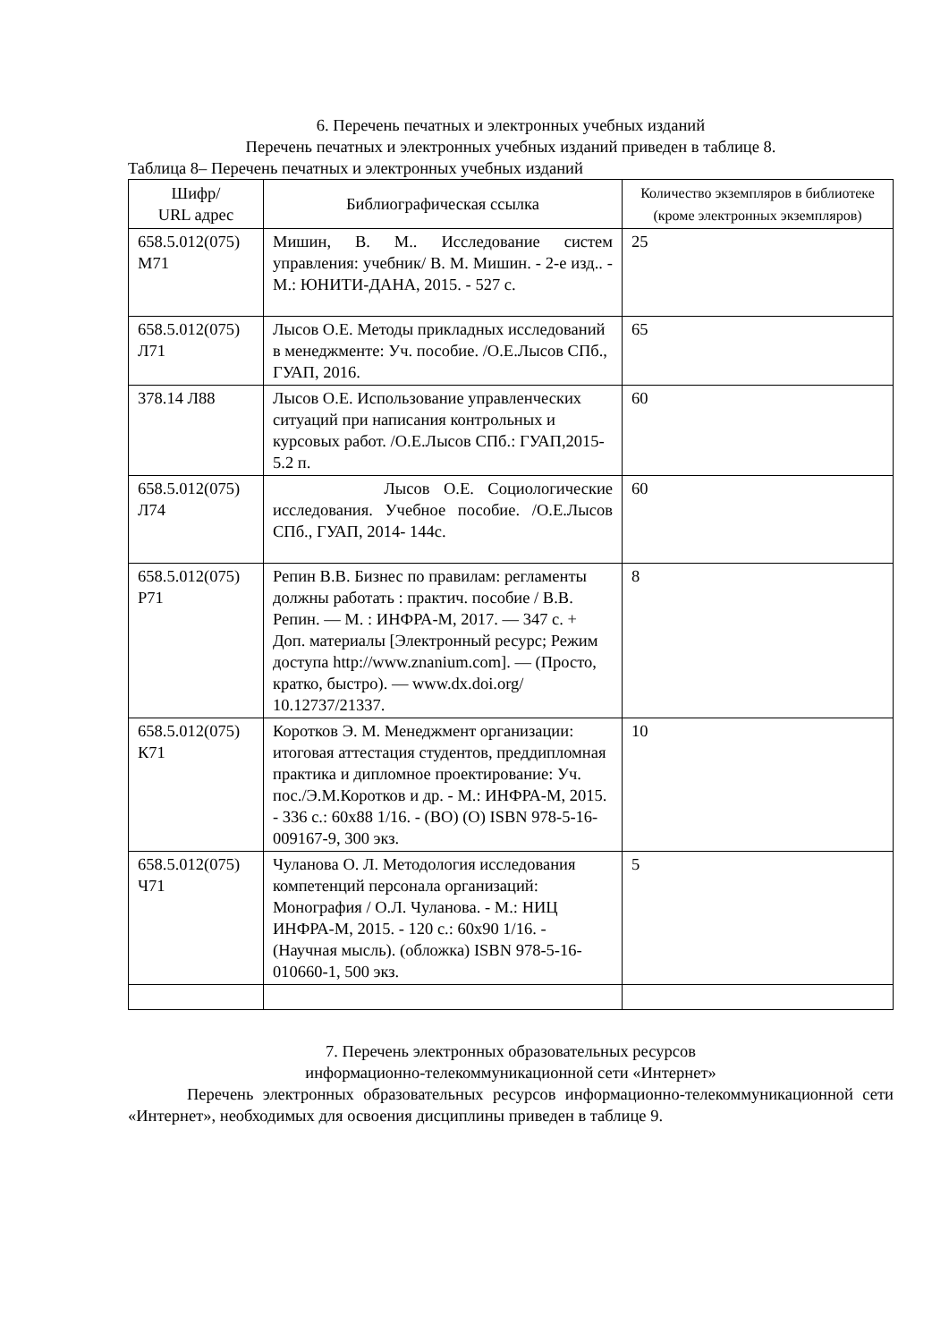6. Перечень печатных и электронных учебных изданий
Перечень печатных и электронных учебных изданий приведен в таблице 8.
Таблица 8– Перечень печатных и электронных учебных изданий
| Шифр/ URL адрес | Библиографическая ссылка | Количество экземпляров в библиотеке (кроме электронных экземпляров) |
| --- | --- | --- |
| 658.5.012(075) М71 | Мишин, В. М.. Исследование систем управления: учебник/ В. М. Мишин. - 2-е изд.. - М.: ЮНИТИ-ДАНА, 2015. - 527 с. | 25 |
| 658.5.012(075) Л71 | Лысов О.Е. Методы прикладных исследований в менеджменте: Уч. пособие. /О.Е.Лысов СПб., ГУАП, 2016. | 65 |
| 378.14 Л88 | Лысов О.Е. Использование управленческих ситуаций при написания контрольных и курсовых работ. /О.Е.Лысов СПб.: ГУАП,2015- 5.2 п. | 60 |
| 658.5.012(075) Л74 | Лысов О.Е. Социологические исследования. Учебное пособие. /О.Е.Лысов СПб., ГУАП, 2014- 144с. | 60 |
| 658.5.012(075) Р71 | Репин В.В. Бизнес по правилам: регламенты должны работать : практич. пособие / В.В. Репин. — М. : ИНФРА-М, 2017. — 347 с. + Доп. материалы [Электронный ресурс; Режим доступа http://www.znanium.com]. — (Просто, кратко, быстро). — www.dx.doi.org/ 10.12737/21337. | 8 |
| 658.5.012(075) К71 | Коротков Э. М. Менеджмент организации: итоговая аттестация студентов, преддипломная практика и дипломное проектирование: Уч. пос./Э.М.Коротков и др. - М.: ИНФРА-М, 2015. - 336 с.: 60x88 1/16. - (ВО) (О) ISBN 978-5-16-009167-9, 300 экз. | 10 |
| 658.5.012(075) Ч71 | Чуланова О. Л. Методология исследования компетенций персонала организаций: Монография / О.Л. Чуланова. - М.: НИЦ ИНФРА-М, 2015. - 120 с.: 60x90 1/16. - (Научная мысль). (обложка) ISBN 978-5-16-010660-1, 500 экз. | 5 |
7. Перечень электронных образовательных ресурсов
информационно-телекоммуникационной сети «Интернет»
Перечень электронных образовательных ресурсов информационно-телекоммуникационной сети «Интернет», необходимых для освоения дисциплины приведен в таблице 9.